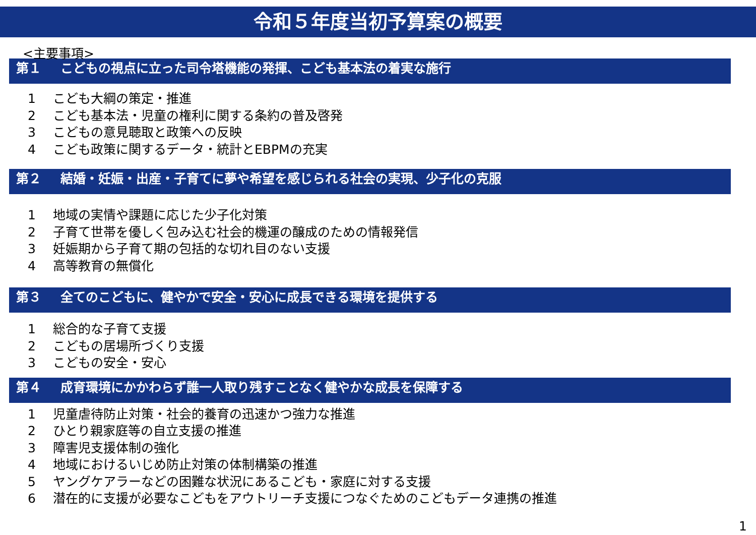令和５年度当初予算案の概要
<主要事項>
第１ こどもの視点に立った司令塔機能の発揮、こども基本法の着実な施行
1 こども大綱の策定・推進
2 こども基本法・児童の権利に関する条約の普及啓発
3 こどもの意見聴取と政策への反映
4 こども政策に関するデータ・統計とEBPMの充実
第２ 結婚・妊娠・出産・子育てに夢や希望を感じられる社会の実現、少子化の克服
1 地域の実情や課題に応じた少子化対策
2 子育て世帯を優しく包み込む社会的機運の醸成のための情報発信
3 妊娠期から子育て期の包括的な切れ目のない支援
4 高等教育の無償化
第３ 全てのこどもに、健やかで安全・安心に成長できる環境を提供する
1 総合的な子育て支援
2 こどもの居場所づくり支援
3 こどもの安全・安心
第４ 成育環境にかかわらず誰一人取り残すことなく健やかな成長を保障する
1 児童虐待防止対策・社会的養育の迅速かつ強力な推進
2 ひとり親家庭等の自立支援の推進
3 障害児支援体制の強化
4 地域におけるいじめ防止対策の体制構築の推進
5 ヤングケアラーなどの困難な状況にあるこども・家庭に対する支援
6 潜在的に支援が必要なこどもをアウトリーチ支援につなぐためのこどもデータ連携の推進
1